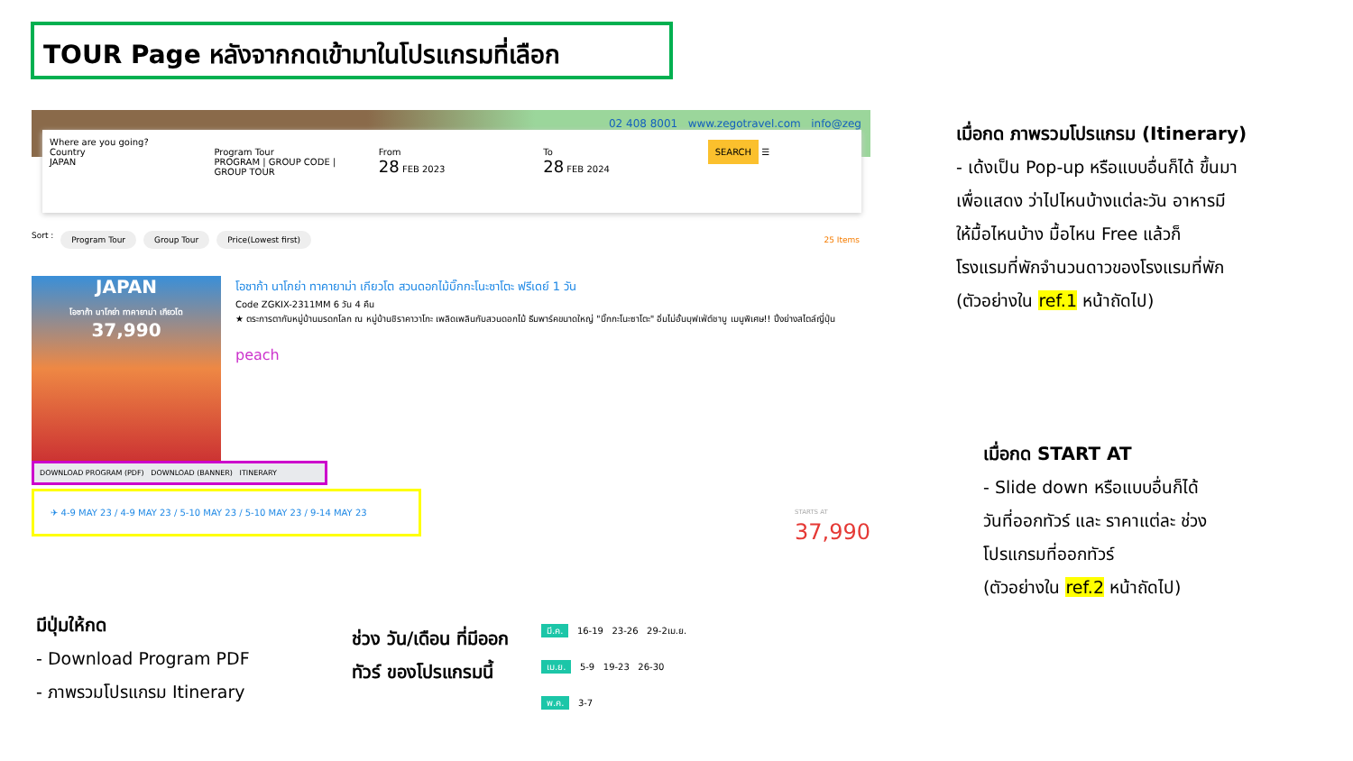TOUR Page หลังจากกดเข้ามาในโปรแกรมที่เลือก
02 408 8001 www.zegotravel.com info@zeg
Where are you going?
Country
JAPAN
Program Tour
PROGRAM | GROUP CODE | GROUP TOUR
From
28 FEB 2023
To
28 FEB 2024
SEARCH ☰
Sort : Program Tour Group Tour Price(Lowest first) 25 Items
JAPAN
โอซาก้า นาโกย่า ทาคายาม่า เกียวโต
37,990
โอซาก้า นาโกย่า ทาคายาม่า เกียวโต สวนดอกไม้บิ๊กกะโนะซาโตะ ฟรีเดย์ 1 วัน
Code ZGKIX-2311MM 6 วัน 4 คืน
★ ตระการตากับหมู่บ้านมรดกโลก ณ หมู่บ้านชิราคาวาโกะ เพลิดเพลินกับสวนดอกไม้ ธีมพาร์คขนาดใหญ่ "บิ๊กกะโนะซาโตะ" อิ่มไม่อั้นบุฟเฟ่ต์ชาบู เมนูพิเศษ!! ปิ้งย่างสไตล์ญี่ปุ่น
peach
DOWNLOAD PROGRAM (PDF) DOWNLOAD (BANNER) ITINERARY
✈ 4-9 MAY 23 / 4-9 MAY 23 / 5-10 MAY 23 / 5-10 MAY 23 / 9-14 MAY 23
STARTS AT
37,990
เมื่อกด ภาพรวมโปรแกรม (Itinerary)
- เด้งเป็น Pop-up หรือแบบอื่นก็ได้ ขึ้นมา
เพื่อแสดง ว่าไปไหนบ้างแต่ละวัน อาหารมี
ให้มื้อไหนบ้าง มื้อไหน Free แล้วก็
โรงแรมที่พักจำนวนดาวของโรงแรมที่พัก
(ตัวอย่างใน ref.1 หน้าถัดไป)
เมื่อกด START AT
- Slide down หรือแบบอื่นก็ได้
วันที่ออกทัวร์ และ ราคาแต่ละ ช่วง
โปรแกรมที่ออกทัวร์
(ตัวอย่างใน ref.2 หน้าถัดไป)
มีปุ่มให้กด
- Download Program PDF
- ภาพรวมโปรแกรม Itinerary
ช่วง วัน/เดือน ที่มีออก
ทัวร์ ของโปรแกรมนี้
มี.ค. 16-19 23-26 29-2เม.ย.
เม.ย. 5-9 19-23 26-30
พ.ค. 3-7